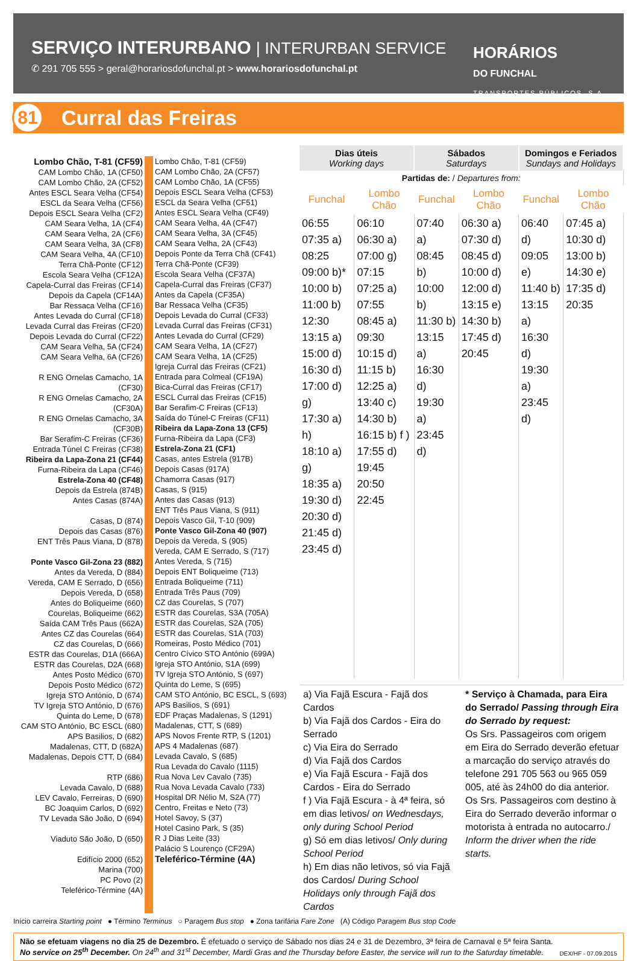SERVIÇO INTERURBANO | INTERURBAN SERVICE
✆ 291 705 555 > geral@horariosdofunchal.pt > www.horariosdofunchal.pt
HORÁRIOS
DO FUNCHAL
TRANSPORTES PÚBLICOS, S.A.
81
Curral das Freiras
Lombo Chão, T-81 (CF59)
CAM Lombo Chão, 1A (CF50)
CAM Lombo Chão, 2A (CF52)
Antes ESCL Seara Velha (CF54)
ESCL da Seara Velha (CF56)
Depois ESCL Seara Velha (CF2)
CAM Seara Velha, 1A (CF4)
CAM Seara Velha, 2A (CF6)
CAM Seara Velha, 3A (CF8)
CAM Seara Velha, 4A (CF10)
Terra Chã-Ponte (CF12)
Escola Seara Velha (CF12A)
Capela-Curral das Freiras (CF14)
Depois da Capela (CF14A)
Bar Ressaca Velha (CF16)
Antes Levada do Curral (CF18)
Levada Curral das Freiras (CF20)
Depois Levada do Curral (CF22)
CAM Seara Velha, 5A (CF24)
CAM Seara Velha, 6A (CF26)
R ENG Ornelas Camacho, 1A (CF30)
R ENG Ornelas Camacho, 2A (CF30A)
R ENG Ornelas Camacho, 3A (CF30B)
Bar Serafim-C Freiras (CF36)
Entrada Túnel C Freiras (CF38)
Ribeira da Lapa-Zona 21 (CF44)
Furna-Ribeira da Lapa (CF46)
Estrela-Zona 40 (CF48)
Depois da Estrela (874B)
Antes Casas (874A)
Casas, D (874)
Depois das Casas (876)
ENT Três Paus Viana, D (878)
Ponte Vasco Gil-Zona 23 (882)
Antes da Vereda, D (884)
Vereda, CAM E Serrado, D (656)
Depois Vereda, D (658)
Antes do Boliqueime (660)
Courelas, Boliqueime (662)
Saída CAM Três Paus (662A)
Antes CZ das Courelas (664)
CZ das Courelas, D (666)
ESTR das Courelas, D1A (666A)
ESTR das Courelas, D2A (668)
Antes Posto Médico (670)
Depois Posto Médico (672)
Igreja STO António, D (674)
TV Igreja STO António, D (676)
Quinta do Leme, D (678)
CAM STO António, BC ESCL (680)
APS Basilios, D (682)
Madalenas, CTT, D (682A)
Madalenas, Depois CTT, D (684)
RTP (686)
Levada Cavalo, D (688)
LEV Cavalo, Ferreiras, D (690)
BC Joaquim Carlos, D (692)
TV Levada São João, D (694)
Viaduto São João, D (650)
Edifício 2000 (652)
Marina (700)
PC Povo (2)
Teleférico-Términe (4A)
Lombo Chão, T-81 (CF59)
CAM Lombo Chão, 2A (CF57)
CAM Lombo Chão, 1A (CF55)
Depois ESCL Seara Velha (CF53)
ESCL da Seara Velha (CF51)
Antes ESCL Seara Velha (CF49)
CAM Seara Velha, 4A (CF47)
CAM Seara Velha, 3A (CF45)
CAM Seara Velha, 2A (CF43)
Depois Ponte da Terra Chã (CF41)
Terra Chã-Ponte (CF39)
Escola Seara Velha (CF37A)
Capela-Curral das Freiras (CF37)
Antes da Capela (CF35A)
Bar Ressaca Velha (CF35)
Depois Levada do Curral (CF33)
Levada Curral das Freiras (CF31)
Antes Levada do Curral (CF29)
CAM Seara Velha, 1A (CF27)
CAM Seara Velha, 1A (CF25)
Igreja Curral das Freiras (CF21)
Entrada para Colmeal (CF19A)
Bica-Curral das Freiras (CF17)
ESCL Curral das Freiras (CF15)
Bar Serafim-C Freiras (CF13)
Saída do Túnel-C Freiras (CF11)
Ribeira da Lapa-Zona 13 (CF5)
Furna-Ribeira da Lapa (CF3)
Estrela-Zona 21 (CF1)
Casas, antes Estrela (917B)
Depois Casas (917A)
Chamorra Casas (917)
Casas, S (915)
Antes das Casas (913)
ENT Três Paus Viana, S (911)
Depois Vasco Gil, T-10 (909)
Ponte Vasco Gil-Zona 40 (907)
Depois da Vereda, S (905)
Vereda, CAM E Serrado, S (717)
Antes Vereda, S (715)
Depois ENT Boliqueime (713)
Entrada Boliqueime (711)
Entrada Três Paus (709)
CZ das Courelas, S (707)
ESTR das Courelas, S3A (705A)
ESTR das Courelas, S2A (705)
ESTR das Courelas, S1A (703)
Romeiras, Posto Médico (701)
Centro Cívico STO António (699A)
Igreja STO António, S1A (699)
TV Igreja STO António, S (697)
Quinta do Leme, S (695)
CAM STO António, BC ESCL, S (693)
APS Basilios, S (691)
EDF Praças Madalenas, S (1291)
Madalenas, CTT, S (689)
APS Novos Frente RTP, S (1201)
APS 4 Madalenas (687)
Levada Cavalo, S (685)
Rua Levada do Cavalo (1115)
Rua Nova Lev Cavalo (735)
Rua Nova Levada Cavalo (733)
Hospital DR Nélio M, S2A (77)
Centro, Freitas e Neto (73)
Hotel Savoy, S (37)
Hotel Casino Park, S (35)
R J Dias Leite (33)
Palácio S Lourenço (CF29A)
Teleférico-Términe (4A)
| Dias úteis Working days | | Sábados Saturdays | | Domingos e Feriados Sundays and Holidays | |
| --- | --- | --- | --- | --- | --- |
| Partidas de: / Departures from: | | | | | |
| Funchal | Lombo Chão | Funchal | Lombo Chão | Funchal | Lombo Chão |
| 06:55 07:35 a) 08:25 09:00 b)* 10:00 b) 11:00 b) 12:30 13:15 a) 15:00 d) 16:30 d) 17:00 d) g) 17:30 a) h) 18:10 a) g) 18:35 a) 19:30 d) 20:30 d) 21:45 d) 23:45 d) | 06:10 06:30 a) 07:00 g) 07:15 07:25 a) 07:55 08:45 a) 09:30 10:15 d) 11:15 b) 12:25 a) 13:40 c) 14:30 b) 16:15 b) f ) 17:55 d) 19:45 20:50 22:45 | 07:40 a) 08:45 b) 10:00 b) 11:30 b) 13:15 a) 16:30 d) 19:30 a) 23:45 d) | 06:30 a) 07:30 d) 08:45 d) 10:00 d) 12:00 d) 13:15 e) 14:30 b) 17:45 d) 20:45 | 06:40 d) 09:05 e) 11:40 b) 13:15 a) 16:30 d) 19:30 a) 23:45 d) | 07:45 a) 10:30 d) 13:00 b) 14:30 e) 17:35 d) 20:35 |
a) Via Fajã Escura - Fajã dos Cardos
b) Via Fajã dos Cardos - Eira do Serrado
c) Via Eira do Serrado
d) Via Fajã dos Cardos
e) Via Fajã Escura - Fajã dos Cardos - Eira do Serrado
f ) Via Fajã Escura - à 4ª feira, só em dias letivos/ on Wednesdays, only during School Period
g) Só em dias letivos/ Only during School Period
h) Em dias não letivos, só via Fajã dos Cardos/ During School Holidays only through Fajã dos Cardos
* Serviço à Chamada, para Eira do Serrado/ Passing through Eira do Serrado by request:
Os Srs. Passageiros com origem em Eira do Serrado deverão efetuar a marcação do serviço através do telefone 291 705 563 ou 965 059 005, até às 24h00 do dia anterior. Os Srs. Passageiros com destino à Eira do Serrado deverão informar o motorista à entrada no autocarro./ Inform the driver when the ride starts.
Início carreira Starting point ● Término Terminus ○ Paragem Bus stop ● Zona tarifária Fare Zone (A) Código Paragem Bus stop Code
Não se efetuam viagens no dia 25 de Dezembro. É efetuado o serviço de Sábado nos dias 24 e 31 de Dezembro, 3ª feira de Carnaval e 5ª feira Santa.
No service on 25<sup>th</sup> December. On 24<sup>th</sup> and 31<sup>st</sup> December, Mardi Gras and the Thursday before Easter, the service will run to the Saturday timetable.
DEX/HF - 07.09.2015